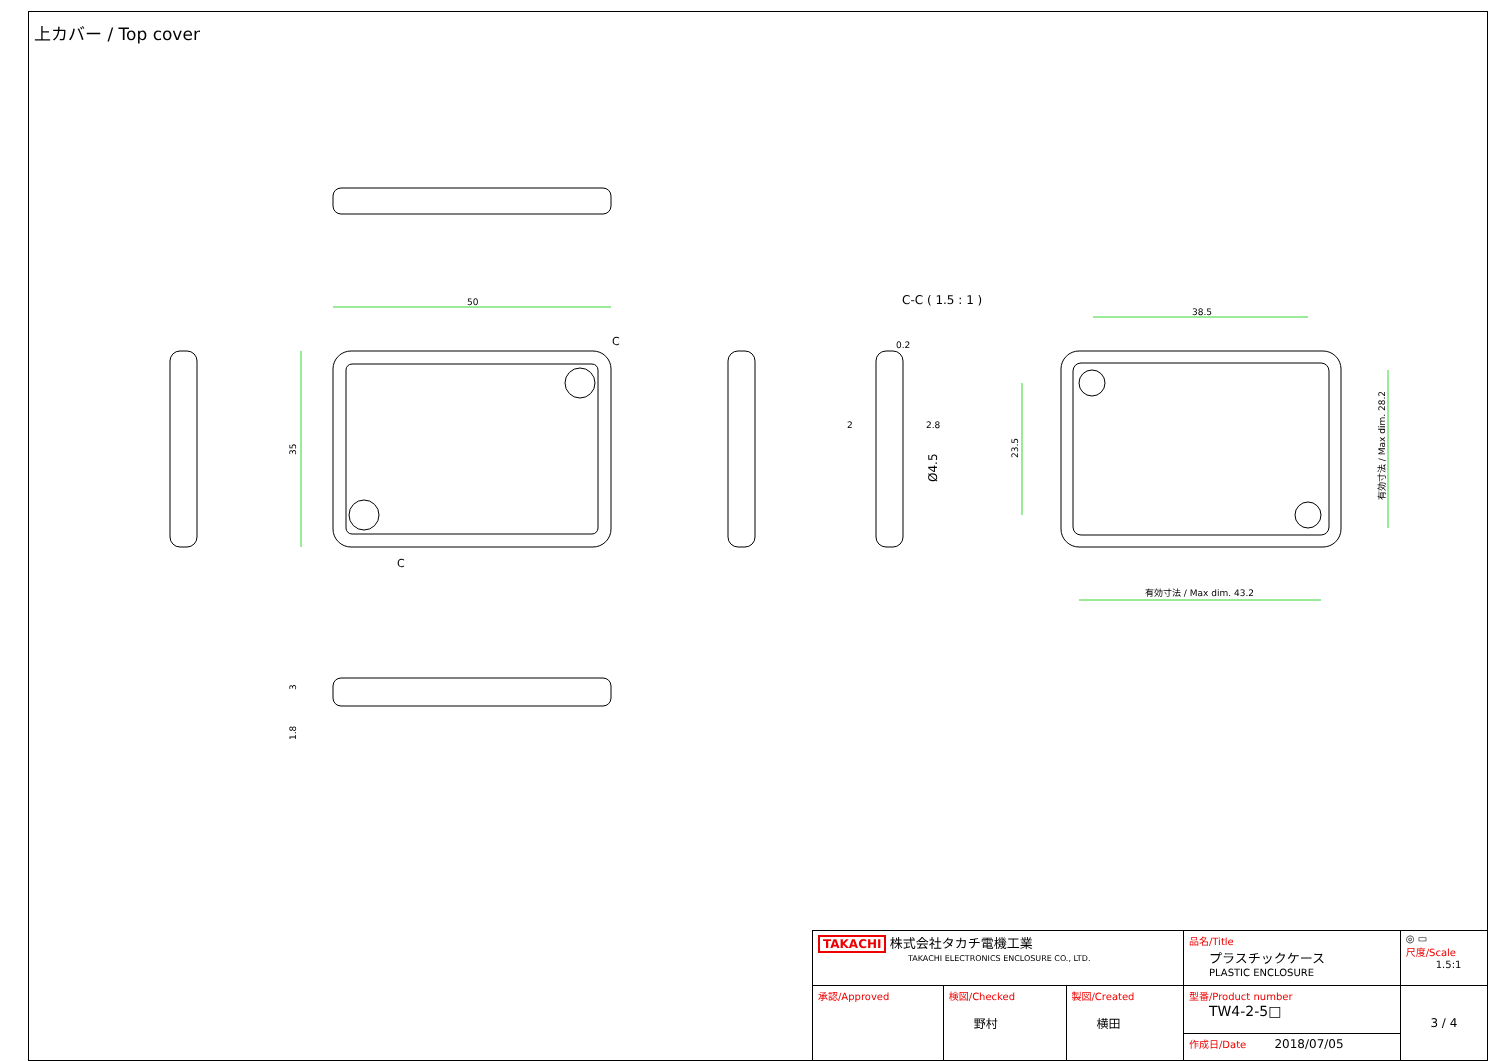上カバー / Top cover
50
38.5
C-C ( 1.5 : 1 )
C
C
0.2
2
2.8
有効寸法 / Max dim. 43.2
35
23.5
有効寸法 / Max dim. 28.2
Ø4.5
3
1.8
| TAKACHI 株式会社タカチ電機工業 TAKACHI ELECTRONICS ENCLOSURE CO., LTD. | | | 品名/Title プラスチックケース PLASTIC ENCLOSURE | ◎ ▭ 尺度/Scale 1.5:1 |
| 承認/Approved | 検図/Checked 野村 | 製図/Created 横田 | 型番/Product number TW4-2-5□ | 3 / 4 |
| | | | 作成日/Date 2018/07/05 | |